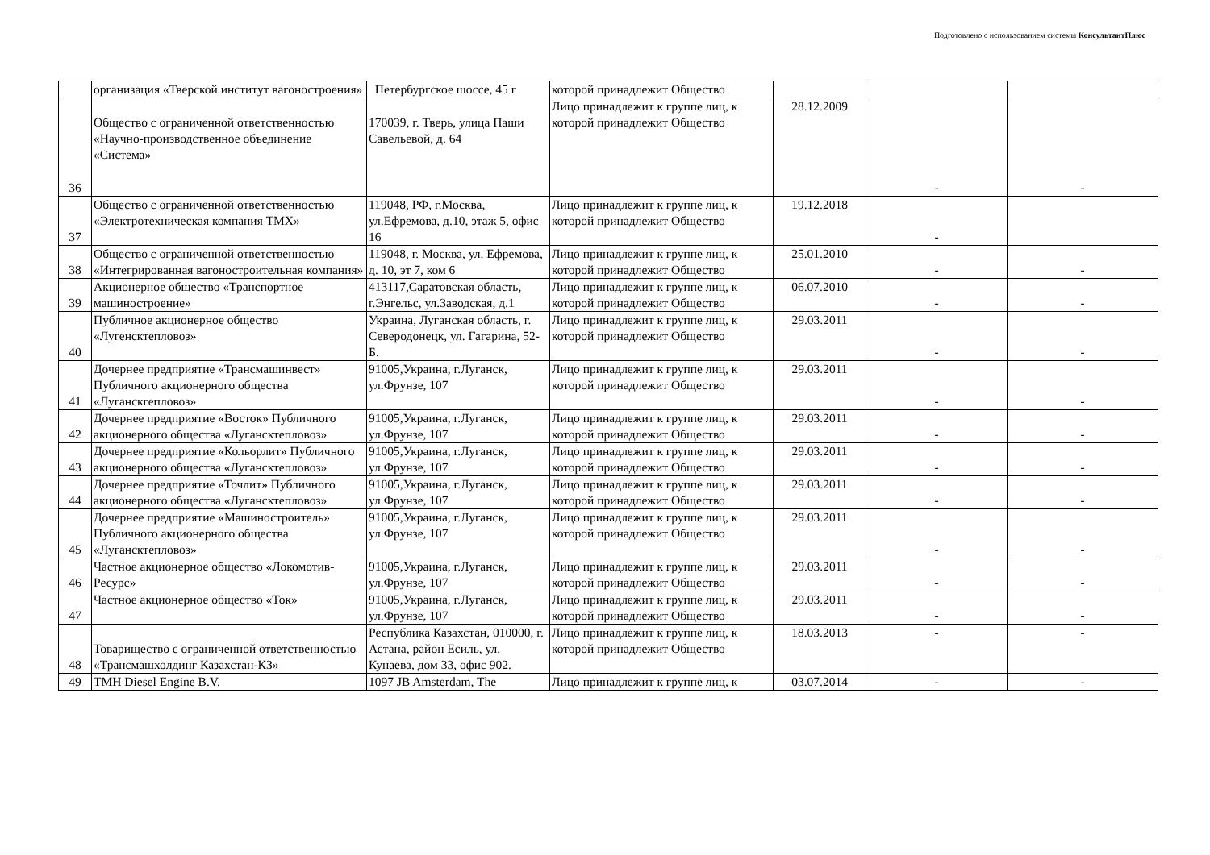Подготовлено с использованием системы КонсультантПлюс
| | организация «Тверской институт вагоностроения» | Петербургское шоссе, 45 г | которой принадлежит Общество | | | |
| 36 | Общество с ограниченной ответственностью «Научно-производственное объединение «Система» | 170039, г. Тверь, улица Паши Савельевой, д. 64 | Лицо принадлежит к группе лиц, к которой принадлежит Общество | 28.12.2009 | - | - |
| 37 | Общество с ограниченной ответственностью «Электротехническая компания ТМХ» | 119048, РФ, г.Москва, ул.Ефремова, д.10, этаж 5, офис 16 | Лицо принадлежит к группе лиц, к которой принадлежит Общество | 19.12.2018 | - | |
| 38 | Общество с ограниченной ответственностью «Интегрированная вагоностроительная компания» | 119048, г. Москва, ул. Ефремова, д. 10, эт 7, ком 6 | Лицо принадлежит к группе лиц, к которой принадлежит Общество | 25.01.2010 | - | - |
| 39 | Акционерное общество «Транспортное машиностроение» | 413117,Саратовская область, г.Энгельс, ул.Заводская, д.1 | Лицо принадлежит к группе лиц, к которой принадлежит Общество | 06.07.2010 | - | - |
| 40 | Публичное акционерное общество «Лугенсктепловоз» | Украина, Луганская область, г. Северодонецк, ул. Гагарина, 52-Б. | Лицо принадлежит к группе лиц, к которой принадлежит Общество | 29.03.2011 | - | - |
| 41 | Дочернее предприятие «Трансмашинвест» Публичного акционерного общества «Луганскгепловоз» | 91005,Украина, г.Луганск, ул.Фрунзе, 107 | Лицо принадлежит к группе лиц, к которой принадлежит Общество | 29.03.2011 | - | - |
| 42 | Дочернее предприятие «Восток» Публичного акционерного общества «Лугансктепловоз» | 91005,Украина, г.Луганск, ул.Фрунзе, 107 | Лицо принадлежит к группе лиц, к которой принадлежит Общество | 29.03.2011 | - | - |
| 43 | Дочернее предприятие «Кольорлит» Публичного акционерного общества «Лугансктепловоз» | 91005,Украина, г.Луганск, ул.Фрунзе, 107 | Лицо принадлежит к группе лиц, к которой принадлежит Общество | 29.03.2011 | - | - |
| 44 | Дочернее предприятие «Точлит» Публичного акционерного общества «Лугансктепловоз» | 91005,Украина, г.Луганск, ул.Фрунзе, 107 | Лицо принадлежит к группе лиц, к которой принадлежит Общество | 29.03.2011 | - | - |
| 45 | Дочернее предприятие «Машиностроитель» Публичного акционерного общества «Лугансктепловоз» | 91005,Украина, г.Луганск, ул.Фрунзе, 107 | Лицо принадлежит к группе лиц, к которой принадлежит Общество | 29.03.2011 | - | - |
| 46 | Частное акционерное общество «Локомотив-Ресурс» | 91005,Украина, г.Луганск, ул.Фрунзе, 107 | Лицо принадлежит к группе лиц, к которой принадлежит Общество | 29.03.2011 | - | - |
| 47 | Частное акционерное общество «Ток» | 91005,Украина, г.Луганск, ул.Фрунзе, 107 | Лицо принадлежит к группе лиц, к которой принадлежит Общество | 29.03.2011 | - | - |
| 48 | Товарищество с ограниченной ответственностью «Трансмашхолдинг Казахстан-КЗ» | Республика Казахстан, 010000, г. Астана, район Есиль, ул. Кунаева, дом 33, офис 902. | Лицо принадлежит к группе лиц, к которой принадлежит Общество | 18.03.2013 | - | - |
| 49 | TMH Diesel Engine B.V. | 1097 JB Amsterdam, The | Лицо принадлежит к группе лиц, к | 03.07.2014 | - | - |